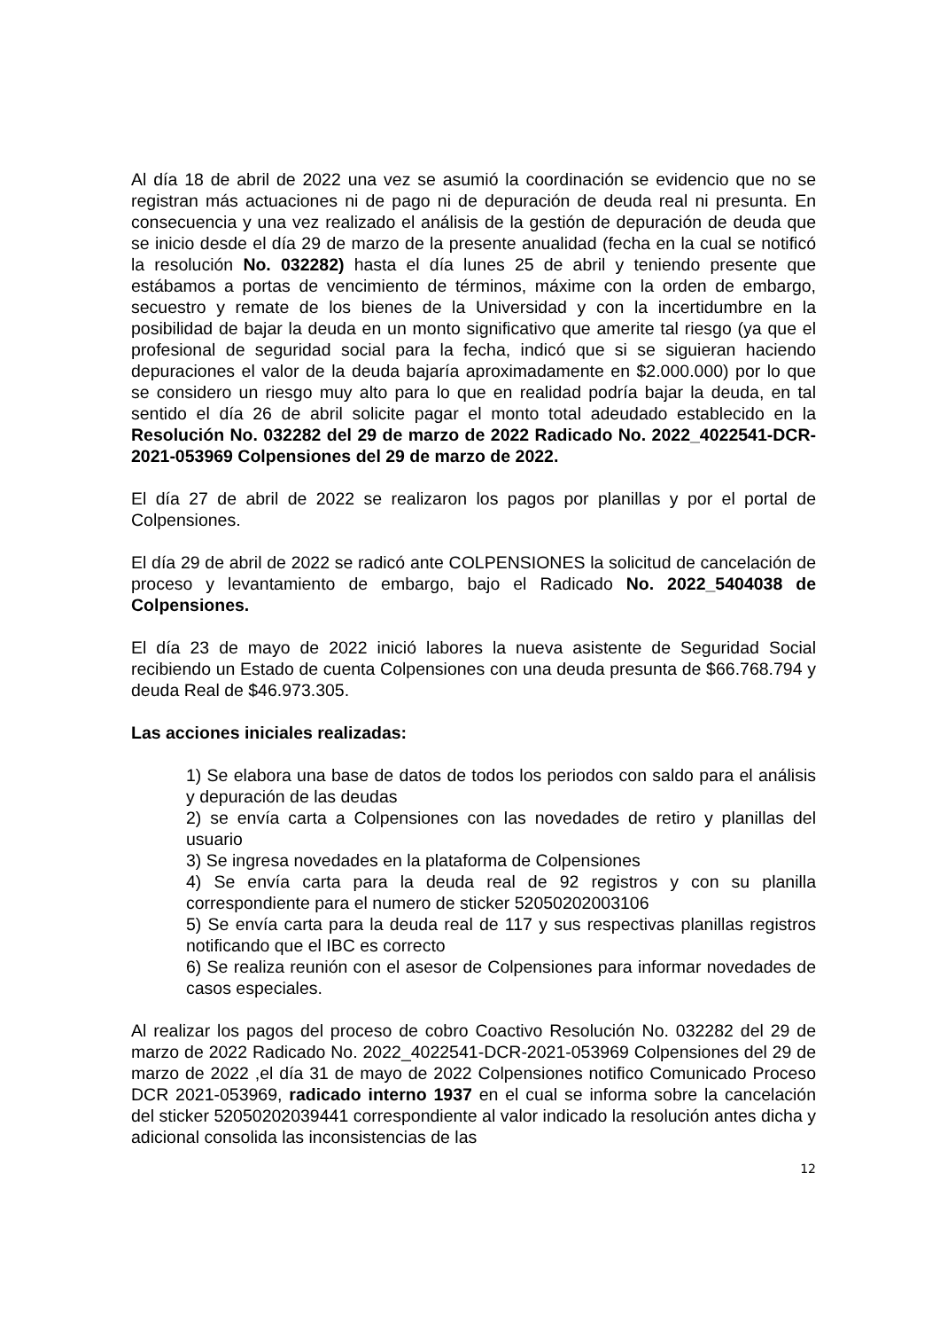Al día 18 de abril de 2022 una vez se asumió la coordinación se evidencio que no se registran más actuaciones ni de pago ni de depuración de deuda real ni presunta. En consecuencia y una vez realizado el análisis de la gestión de depuración de deuda que se inicio desde el día 29 de marzo de la presente anualidad (fecha en la cual se notificó la resolución No. 032282) hasta el día lunes 25 de abril y teniendo presente que estábamos a portas de vencimiento de términos, máxime con la orden de embargo, secuestro y remate de los bienes de la Universidad y con la incertidumbre en la posibilidad de bajar la deuda en un monto significativo que amerite tal riesgo (ya que el profesional de seguridad social para la fecha, indicó que si se siguieran haciendo depuraciones el valor de la deuda bajaría aproximadamente en $2.000.000) por lo que se considero un riesgo muy alto para lo que en realidad podría bajar la deuda, en tal sentido el día 26 de abril solicite pagar el monto total adeudado establecido en la Resolución No. 032282 del 29 de marzo de 2022 Radicado No. 2022_4022541-DCR-2021-053969 Colpensiones del 29 de marzo de 2022.
El día 27 de abril de 2022 se realizaron los pagos por planillas y por el portal de Colpensiones.
El día 29 de abril de 2022 se radicó ante COLPENSIONES la solicitud de cancelación de proceso y levantamiento de embargo, bajo el Radicado No. 2022_5404038 de Colpensiones.
El día 23 de mayo de 2022 inició labores la nueva asistente de Seguridad Social recibiendo un Estado de cuenta Colpensiones con una deuda presunta de $66.768.794 y deuda Real de $46.973.305.
Las acciones iniciales realizadas:
1) Se elabora una base de datos de todos los periodos con saldo para el análisis y depuración de las deudas
2) se envía carta a Colpensiones con las novedades de retiro y planillas del usuario
3) Se ingresa novedades en la plataforma de Colpensiones
4) Se envía carta para la deuda real de 92 registros y con su planilla correspondiente para el numero de sticker 52050202003106
5) Se envía carta para la deuda real de 117 y sus respectivas planillas registros notificando que el IBC es correcto
6) Se realiza reunión con el asesor de Colpensiones para informar novedades de casos especiales.
Al realizar los pagos del proceso de cobro Coactivo Resolución No. 032282 del 29 de marzo de 2022 Radicado No. 2022_4022541-DCR-2021-053969 Colpensiones del 29 de marzo de 2022 ,el día 31 de mayo de 2022 Colpensiones notifico Comunicado Proceso DCR 2021-053969, radicado interno 1937 en el cual se informa sobre la cancelación del sticker 52050202039441 correspondiente al valor indicado la resolución antes dicha y adicional consolida las inconsistencias de las
12